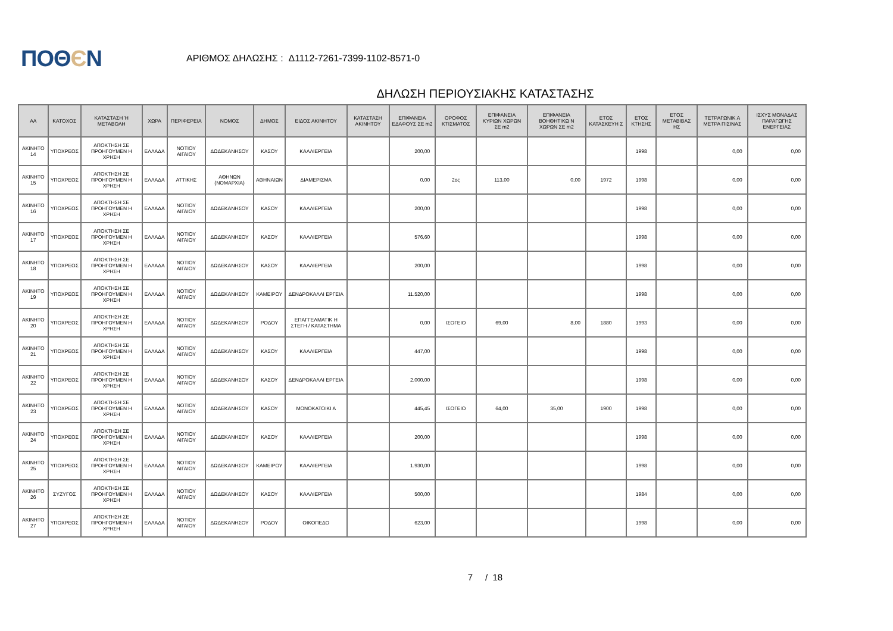ΠΟΘЄΝ
ΑΡΙΘΜΟΣ ΔΗΛΩΣΗΣ : Δ1112-7261-7399-1102-8571-0
ΔΗΛΩΣΗ ΠΕΡΙΟΥΣΙΑΚΗΣ ΚΑΤΑΣΤΑΣΗΣ
| ΑΑ | ΚΑΤΟΧΟΣ | ΚΑΤΑΣΤΑΣΗ Ή ΜΕΤΑΒΟΛΗ | ΧΩΡΑ | ΠΕΡΙΦΕΡΕΙΑ | ΝΟΜΟΣ | ΔΗΜΟΣ | ΕΙΔΟΣ ΑΚΙΝΗΤΟΥ | ΚΑΤΑΣΤΑΣΗ ΑΚΙΝΗΤΟΥ | ΕΠΙΦΑΝΕΙΑ ΕΔΑΦΟΥΣ ΣΕ m2 | ΟΡΟΦΟΣ ΚΤΙΣΜΑΤΟΣ | ΕΠΙΦΑΝΕΙΑ ΚΥΡΙΩΝ ΧΩΡΩΝ ΣΕ m2 | ΕΠΙΦΑΝΕΙΑ ΒΟΗΘΗΤΙΚΩ Ν ΧΩΡΩΝ ΣΕ m2 | ΕΤΟΣ ΚΑΤΑΣΚΕΥΗ Σ | ΕΤΟΣ ΚΤΗΣΗΣ | ΕΤΟΣ ΜΕΤΑΒΙΒΑΣ ΗΣ | ΤΕΤΡΑΓΩΝΙΚ Α ΜΕΤΡΑ ΠΙΣΙΝΑΣ | ΙΣΧΥΣ ΜΟΝΑΔΑΣ ΠΑΡΑΓΩΓΗΣ ΕΝΕΡΓΕΙΑΣ |
| --- | --- | --- | --- | --- | --- | --- | --- | --- | --- | --- | --- | --- | --- | --- | --- | --- | --- |
| ΑΚΙΝΗΤΟ 14 | ΥΠΟΧΡΕΟΣ | ΑΠΟΚΤΗΣΗ ΣΕ ΠΡΟΗΓΟΥΜΕΝ Η ΧΡΗΣΗ | ΕΛΛΑΔΑ | ΝΟΤΙΟΥ ΑΙΓΑΙΟΥ | ΔΩΔΕΚΑΝΗΣΟΥ | ΚΑΣΟΥ | ΚΑΛΛΙΕΡΓΕΙΑ | | 200,00 | | | | | 1998 | | 0,00 | 0,00 |
| ΑΚΙΝΗΤΟ 15 | ΥΠΟΧΡΕΟΣ | ΑΠΟΚΤΗΣΗ ΣΕ ΠΡΟΗΓΟΥΜΕΝ Η ΧΡΗΣΗ | ΕΛΛΑΔΑ | ΑΤΤΙΚΗΣ | ΑΘΗΝΩΝ (ΝΟΜΑΡΧΙΑ) | ΑΘΗΝΑΙΩΝ | ΔΙΑΜΕΡΙΣΜΑ | | 0,00 | 2ος | 113,00 | 0,00 | 1972 | 1998 | | 0,00 | 0,00 |
| ΑΚΙΝΗΤΟ 16 | ΥΠΟΧΡΕΟΣ | ΑΠΟΚΤΗΣΗ ΣΕ ΠΡΟΗΓΟΥΜΕΝ Η ΧΡΗΣΗ | ΕΛΛΑΔΑ | ΝΟΤΙΟΥ ΑΙΓΑΙΟΥ | ΔΩΔΕΚΑΝΗΣΟΥ | ΚΑΣΟΥ | ΚΑΛΛΙΕΡΓΕΙΑ | | 200,00 | | | | | 1998 | | 0,00 | 0,00 |
| ΑΚΙΝΗΤΟ 17 | ΥΠΟΧΡΕΟΣ | ΑΠΟΚΤΗΣΗ ΣΕ ΠΡΟΗΓΟΥΜΕΝ Η ΧΡΗΣΗ | ΕΛΛΑΔΑ | ΝΟΤΙΟΥ ΑΙΓΑΙΟΥ | ΔΩΔΕΚΑΝΗΣΟΥ | ΚΑΣΟΥ | ΚΑΛΛΙΕΡΓΕΙΑ | | 576,60 | | | | | 1998 | | 0,00 | 0,00 |
| ΑΚΙΝΗΤΟ 18 | ΥΠΟΧΡΕΟΣ | ΑΠΟΚΤΗΣΗ ΣΕ ΠΡΟΗΓΟΥΜΕΝ Η ΧΡΗΣΗ | ΕΛΛΑΔΑ | ΝΟΤΙΟΥ ΑΙΓΑΙΟΥ | ΔΩΔΕΚΑΝΗΣΟΥ | ΚΑΣΟΥ | ΚΑΛΛΙΕΡΓΕΙΑ | | 200,00 | | | | | 1998 | | 0,00 | 0,00 |
| ΑΚΙΝΗΤΟ 19 | ΥΠΟΧΡΕΟΣ | ΑΠΟΚΤΗΣΗ ΣΕ ΠΡΟΗΓΟΥΜΕΝ Η ΧΡΗΣΗ | ΕΛΛΑΔΑ | ΝΟΤΙΟΥ ΑΙΓΑΙΟΥ | ΔΩΔΕΚΑΝΗΣΟΥ | ΚΑΜΕΙΡΟΥ | ΔΕΝΔΡΟΚΑΛΛΙ ΕΡΓΕΙΑ | | 11.520,00 | | | | | 1998 | | 0,00 | 0,00 |
| ΑΚΙΝΗΤΟ 20 | ΥΠΟΧΡΕΟΣ | ΑΠΟΚΤΗΣΗ ΣΕ ΠΡΟΗΓΟΥΜΕΝ Η ΧΡΗΣΗ | ΕΛΛΑΔΑ | ΝΟΤΙΟΥ ΑΙΓΑΙΟΥ | ΔΩΔΕΚΑΝΗΣΟΥ | ΡΟΔΟΥ | ΕΠΑΓΓΕΛΜΑΤΙΚ Η ΣΤΕΓΗ / ΚΑΤΑΣΤΗΜΑ | | 0,00 | ΙΣΟΓΕΙΟ | 69,00 | 8,00 | 1880 | 1993 | | 0,00 | 0,00 |
| ΑΚΙΝΗΤΟ 21 | ΥΠΟΧΡΕΟΣ | ΑΠΟΚΤΗΣΗ ΣΕ ΠΡΟΗΓΟΥΜΕΝ Η ΧΡΗΣΗ | ΕΛΛΑΔΑ | ΝΟΤΙΟΥ ΑΙΓΑΙΟΥ | ΔΩΔΕΚΑΝΗΣΟΥ | ΚΑΣΟΥ | ΚΑΛΛΙΕΡΓΕΙΑ | | 447,00 | | | | | 1998 | | 0,00 | 0,00 |
| ΑΚΙΝΗΤΟ 22 | ΥΠΟΧΡΕΟΣ | ΑΠΟΚΤΗΣΗ ΣΕ ΠΡΟΗΓΟΥΜΕΝ Η ΧΡΗΣΗ | ΕΛΛΑΔΑ | ΝΟΤΙΟΥ ΑΙΓΑΙΟΥ | ΔΩΔΕΚΑΝΗΣΟΥ | ΚΑΣΟΥ | ΔΕΝΔΡΟΚΑΛΛΙ ΕΡΓΕΙΑ | | 2.000,00 | | | | | 1998 | | 0,00 | 0,00 |
| ΑΚΙΝΗΤΟ 23 | ΥΠΟΧΡΕΟΣ | ΑΠΟΚΤΗΣΗ ΣΕ ΠΡΟΗΓΟΥΜΕΝ Η ΧΡΗΣΗ | ΕΛΛΑΔΑ | ΝΟΤΙΟΥ ΑΙΓΑΙΟΥ | ΔΩΔΕΚΑΝΗΣΟΥ | ΚΑΣΟΥ | ΜΟΝΟΚΑΤΟΙΚΙ Α | | 445,45 | ΙΣΟΓΕΙΟ | 64,00 | 35,00 | 1900 | 1998 | | 0,00 | 0,00 |
| ΑΚΙΝΗΤΟ 24 | ΥΠΟΧΡΕΟΣ | ΑΠΟΚΤΗΣΗ ΣΕ ΠΡΟΗΓΟΥΜΕΝ Η ΧΡΗΣΗ | ΕΛΛΑΔΑ | ΝΟΤΙΟΥ ΑΙΓΑΙΟΥ | ΔΩΔΕΚΑΝΗΣΟΥ | ΚΑΣΟΥ | ΚΑΛΛΙΕΡΓΕΙΑ | | 200,00 | | | | | 1998 | | 0,00 | 0,00 |
| ΑΚΙΝΗΤΟ 25 | ΥΠΟΧΡΕΟΣ | ΑΠΟΚΤΗΣΗ ΣΕ ΠΡΟΗΓΟΥΜΕΝ Η ΧΡΗΣΗ | ΕΛΛΑΔΑ | ΝΟΤΙΟΥ ΑΙΓΑΙΟΥ | ΔΩΔΕΚΑΝΗΣΟΥ | ΚΑΜΕΙΡΟΥ | ΚΑΛΛΙΕΡΓΕΙΑ | | 1.930,00 | | | | | 1998 | | 0,00 | 0,00 |
| ΑΚΙΝΗΤΟ 26 | ΣΥΖΥΓΟΣ | ΑΠΟΚΤΗΣΗ ΣΕ ΠΡΟΗΓΟΥΜΕΝ Η ΧΡΗΣΗ | ΕΛΛΑΔΑ | ΝΟΤΙΟΥ ΑΙΓΑΙΟΥ | ΔΩΔΕΚΑΝΗΣΟΥ | ΚΑΣΟΥ | ΚΑΛΛΙΕΡΓΕΙΑ | | 500,00 | | | | | 1984 | | 0,00 | 0,00 |
| ΑΚΙΝΗΤΟ 27 | ΥΠΟΧΡΕΟΣ | ΑΠΟΚΤΗΣΗ ΣΕ ΠΡΟΗΓΟΥΜΕΝ Η ΧΡΗΣΗ | ΕΛΛΑΔΑ | ΝΟΤΙΟΥ ΑΙΓΑΙΟΥ | ΔΩΔΕΚΑΝΗΣΟΥ | ΡΟΔΟΥ | ΟΙΚΟΠΕΔΟ | | 623,00 | | | | | 1998 | | 0,00 | 0,00 |
7 / 18